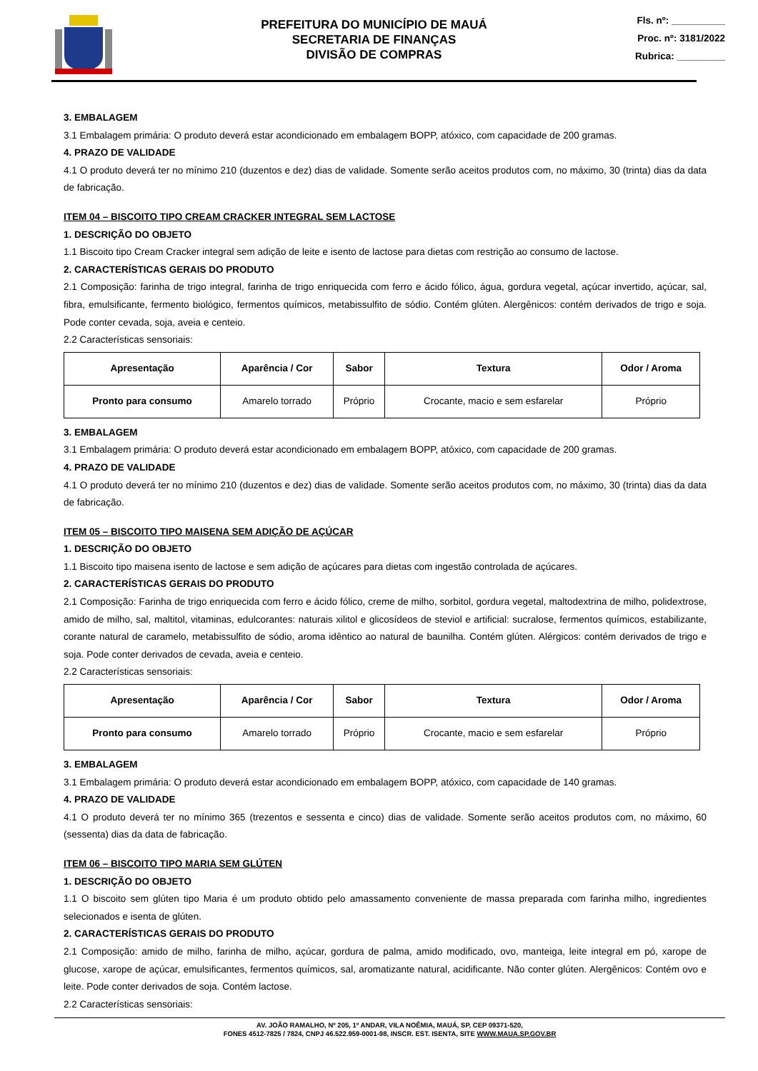PREFEITURA DO MUNICÍPIO DE MAUÁ
SECRETARIA DE FINANÇAS
DIVISÃO DE COMPRAS
Fls. nº: __________
Proc. nº: 3181/2022
Rubrica: _________
3. EMBALAGEM
3.1 Embalagem primária: O produto deverá estar acondicionado em embalagem BOPP, atóxico, com capacidade de 200 gramas.
4. PRAZO DE VALIDADE
4.1 O produto deverá ter no mínimo 210 (duzentos e dez) dias de validade. Somente serão aceitos produtos com, no máximo, 30 (trinta) dias da data de fabricação.
ITEM 04 – BISCOITO TIPO CREAM CRACKER INTEGRAL SEM LACTOSE
1. DESCRIÇÃO DO OBJETO
1.1 Biscoito tipo Cream Cracker integral sem adição de leite e isento de lactose para dietas com restrição ao consumo de lactose.
2. CARACTERÍSTICAS GERAIS DO PRODUTO
2.1 Composição: farinha de trigo integral, farinha de trigo enriquecida com ferro e ácido fólico, água, gordura vegetal, açúcar invertido, açúcar, sal, fibra, emulsificante, fermento biológico, fermentos químicos, metabissulfito de sódio. Contém glúten. Alergênicos: contém derivados de trigo e soja. Pode conter cevada, soja, aveia e centeio.
2.2 Características sensoriais:
| Apresentação | Aparência / Cor | Sabor | Textura | Odor / Aroma |
| --- | --- | --- | --- | --- |
| Pronto para consumo | Amarelo torrado | Próprio | Crocante, macio e sem esfarelar | Próprio |
3. EMBALAGEM
3.1 Embalagem primária: O produto deverá estar acondicionado em embalagem BOPP, atóxico, com capacidade de 200 gramas.
4. PRAZO DE VALIDADE
4.1 O produto deverá ter no mínimo 210 (duzentos e dez) dias de validade. Somente serão aceitos produtos com, no máximo, 30 (trinta) dias da data de fabricação.
ITEM 05 – BISCOITO TIPO MAISENA SEM ADIÇÃO DE AÇÚCAR
1. DESCRIÇÃO DO OBJETO
1.1 Biscoito tipo maisena isento de lactose e sem adição de açúcares para dietas com ingestão controlada de açúcares.
2. CARACTERÍSTICAS GERAIS DO PRODUTO
2.1 Composição: Farinha de trigo enriquecida com ferro e ácido fólico, creme de milho, sorbitol, gordura vegetal, maltodextrina de milho, polidextrose, amido de milho, sal, maltitol, vitaminas, edulcorantes: naturais xilitol e glicosídeos de steviol e artificial: sucralose, fermentos químicos, estabilizante, corante natural de caramelo, metabissulfito de sódio, aroma idêntico ao natural de baunilha. Contém glúten. Alérgicos: contém derivados de trigo e soja. Pode conter derivados de cevada, aveia e centeio.
2.2 Características sensoriais:
| Apresentação | Aparência / Cor | Sabor | Textura | Odor / Aroma |
| --- | --- | --- | --- | --- |
| Pronto para consumo | Amarelo torrado | Próprio | Crocante, macio e sem esfarelar | Próprio |
3. EMBALAGEM
3.1 Embalagem primária: O produto deverá estar acondicionado em embalagem BOPP, atóxico, com capacidade de 140 gramas.
4. PRAZO DE VALIDADE
4.1 O produto deverá ter no mínimo 365 (trezentos e sessenta e cinco) dias de validade. Somente serão aceitos produtos com, no máximo, 60 (sessenta) dias da data de fabricação.
ITEM 06 – BISCOITO TIPO MARIA SEM GLÚTEN
1. DESCRIÇÃO DO OBJETO
1.1 O biscoito sem glúten tipo Maria é um produto obtido pelo amassamento conveniente de massa preparada com farinha milho, ingredientes selecionados e isenta de glúten.
2. CARACTERÍSTICAS GERAIS DO PRODUTO
2.1 Composição: amido de milho, farinha de milho, açúcar, gordura de palma, amido modificado, ovo, manteiga, leite integral em pó, xarope de glucose, xarope de açúcar, emulsificantes, fermentos químicos, sal, aromatizante natural, acidificante. Não conter glúten. Alergênicos: Contém ovo e leite. Pode conter derivados de soja. Contém lactose.
2.2 Características sensoriais:
AV. JOÃO RAMALHO, Nº 205, 1º ANDAR, VILA NOÊMIA, MAUÁ, SP, CEP 09371-520,
FONES 4512-7825 / 7824, CNPJ 46.522.959-0001-98, INSCR. EST. ISENTA, SITE WWW.MAUA.SP.GOV.BR